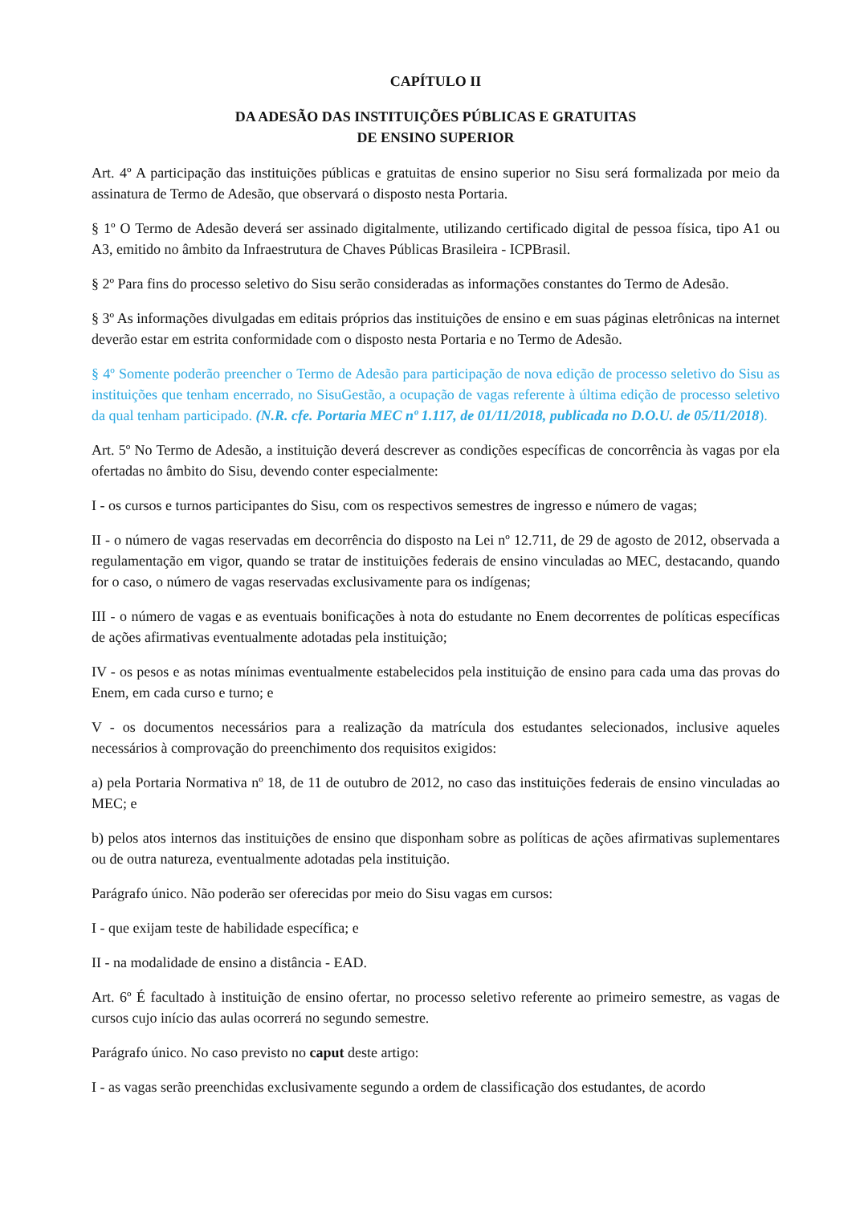CAPÍTULO II
DA ADESÃO DAS INSTITUIÇÕES PÚBLICAS E GRATUITAS
DE ENSINO SUPERIOR
Art. 4º A participação das instituições públicas e gratuitas de ensino superior no Sisu será formalizada por meio da assinatura de Termo de Adesão, que observará o disposto nesta Portaria.
§ 1º O Termo de Adesão deverá ser assinado digitalmente, utilizando certificado digital de pessoa física, tipo A1 ou A3, emitido no âmbito da Infraestrutura de Chaves Públicas Brasileira - ICPBrasil.
§ 2º Para fins do processo seletivo do Sisu serão consideradas as informações constantes do Termo de Adesão.
§ 3º As informações divulgadas em editais próprios das instituições de ensino e em suas páginas eletrônicas na internet deverão estar em estrita conformidade com o disposto nesta Portaria e no Termo de Adesão.
§ 4º Somente poderão preencher o Termo de Adesão para participação de nova edição de processo seletivo do Sisu as instituições que tenham encerrado, no SisuGestão, a ocupação de vagas referente à última edição de processo seletivo da qual tenham participado. (N.R. cfe. Portaria MEC nº 1.117, de 01/11/2018, publicada no D.O.U. de 05/11/2018).
Art. 5º No Termo de Adesão, a instituição deverá descrever as condições específicas de concorrência às vagas por ela ofertadas no âmbito do Sisu, devendo conter especialmente:
I - os cursos e turnos participantes do Sisu, com os respectivos semestres de ingresso e número de vagas;
II - o número de vagas reservadas em decorrência do disposto na Lei nº 12.711, de 29 de agosto de 2012, observada a regulamentação em vigor, quando se tratar de instituições federais de ensino vinculadas ao MEC, destacando, quando for o caso, o número de vagas reservadas exclusivamente para os indígenas;
III - o número de vagas e as eventuais bonificações à nota do estudante no Enem decorrentes de políticas específicas de ações afirmativas eventualmente adotadas pela instituição;
IV - os pesos e as notas mínimas eventualmente estabelecidos pela instituição de ensino para cada uma das provas do Enem, em cada curso e turno; e
V - os documentos necessários para a realização da matrícula dos estudantes selecionados, inclusive aqueles necessários à comprovação do preenchimento dos requisitos exigidos:
a) pela Portaria Normativa nº 18, de 11 de outubro de 2012, no caso das instituições federais de ensino vinculadas ao MEC; e
b) pelos atos internos das instituições de ensino que disponham sobre as políticas de ações afirmativas suplementares ou de outra natureza, eventualmente adotadas pela instituição.
Parágrafo único. Não poderão ser oferecidas por meio do Sisu vagas em cursos:
I - que exijam teste de habilidade específica; e
II - na modalidade de ensino a distância - EAD.
Art. 6º É facultado à instituição de ensino ofertar, no processo seletivo referente ao primeiro semestre, as vagas de cursos cujo início das aulas ocorrerá no segundo semestre.
Parágrafo único. No caso previsto no caput deste artigo:
I - as vagas serão preenchidas exclusivamente segundo a ordem de classificação dos estudantes, de acordo